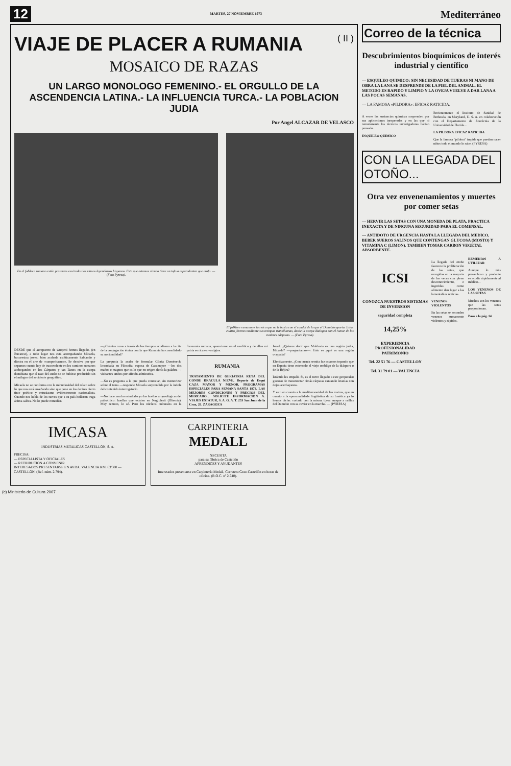12 MARTES, 27 NOVIEMBRE 1973 Mediterráneo
VIAJE DE PLACER A RUMANIA ( II )
MOSAICO DE RAZAS
UN LARGO MONOLOGO FEMENINO.- EL ORGULLO DE LA ASCENDENCIA LATINA.- LA INFLUENCIA TURCA.- LA POBLACION JUDIA
Por Angel ALCAZAR DE VELASCO
En el folklore rumano están presentes casi todos los ritmos legendarios hispanos. Este que estamos viendo tiene un tufo a espatadantza que atufa. — (Foto Pyresa).
El folklore rumano es tan rico que no le basta con el caudal de lo que el Danubio aporta. Estas cuatro jóvenes mediante sus trompas transilvanas, desde la estepa dialogan con el rumor de las cumbres cárpatas. — (Foto Pyresa).
DESDE que al aeropuerto de Otopeni hemos llegado, (en Bucarest), a todo lugar nos está acompañando Micaela, bucaresina joven, bien acabada estéticamente hablando y diestra en el arte de «campechaenar». Se desvive por que sepamos cuanto hay de trascendente en los caminos rumanos atobogandos en los Cárpatos y tan llanos en la estepa danubiana que el raso del suelo no se hubiese producido sin el milagro del accidente geográfico.
Micaela no se conforma con la minuciosidad del relato sobre lo que nos está enseñando sino que pone en los decires cierto tinte poético y entusiasmo evidentemente nacionalista. Cuando nos habla de los turcos que a su país hollaron traga ácima saliva. No lo puede remediar.
—¿Cuántas razas a través de los tiempos acudieron a la cita de la conjugación étnica con la que Rumania ha consolidado su nacionalidad?
La pregunta la acaba de formular Gloria Doménech, licenciada en Filosofía, esposa de Casamayor —los dos maños o magnos que es lo que en origen decía la palabra—, visitantes ambos por afición admirativa.
—No es pregunta a la que pueda contestar, sin memorizar sobre el tema —responde Micaela sorprendida por la índole del contenido interrogatorio.
—No hace mucho estudiaba yo las huellas arqueológicas del paleolítico: huellas que existen en Nugiulesti (Oltemia). Muy remoto, lo sé. Pero los núcleos culturales en la fisonomía rumana, aparecieron en el neolítico y de ellos mi patria es rica en vestigios.
RUMANIA
TRATAMIENTO DE GERIATRIA RUTA DEL CONDE DRACULA NIEVE, Deporte de Esquí CAZA MAYOR Y MENOR. PROGRAMAS ESPECIALES PARA SEMANA SANTA 1974. LAS MEJORES CONDICIONES Y PRECIOS DEL MERCADO... SOLICITE INFORMACION A: VIAJES ESTATUR, S. A. G. A. T. 253 San Juan de la Cruz, 26. ZARAGOZA
Israel. ¿Quieres decir que Moldavia es una región judía, Micaela? —preguntamos—. Esto es ¿qué es una región ocupada?
Efectivamente. ¿Con cuanta semita faz estamos topando que en España tiene enterrado el viejo ombligo de la diáspora o de la Héjira?
Drácula les empaló. Sí, es el turco llegado a este geoparaíso gustoso de transmontar cimás cárpatas cantando letanías con dejes acerbayanos.
Y esto en cuanto a la mediterraneidad de los rostros, que en cuanto a la «personalidad» lingüística de su fonética ya lo hemos dicho: cortado con la misma tijera aunque a orillas del Danubio con su caviar en la marcha. — (PYRESA)
Correo de la técnica
Descubrimientos bioquímicos de interés industrial y científico
— ESQUILEO QUIMICO: SIN NECESIDAD DE TIJERAS NI MANO DE OBRA LA LANA SE DESPRENDE DE LA PIEL DEL ANIMAL. EL METODO ES RAPIDO Y LIMPIO Y LA OVEJA VUELVE A DAR LANA A LAS POCAS SEMANAS.
— LA FAMOSA «PILDORA»: EFICAZ RATICIDA.
A veces las sustancias químicas sorprenden por sus aplicaciones inesperadas y en las que ni remotamente los técnicos investigadores habían pensado.
ESQUILEO QUIMICO
Recientemente el Instituto de Sanidad de Bethesda, en Maryland, U. S. A. en colaboración con el Departamento de Zootécnia de la Universidad de Florida...
LA PILDORA EFICAZ RATICIDA
Que la famosa "píldora" impide que puedan nacer niños todo el mundo lo sabe. (PYRESA)
CON LA LLEGADA DEL OTOÑO...
Otra vez envenenamientos y muertes por comer setas
— HERVIR LAS SETAS CON UNA MONEDA DE PLATA, PRACTICA INEXACTA Y DE NINGUNA SEGURIDAD PARA EL COMENSAL.
— ANTIDOTO DE URGENCIA HASTA LA LLEGADA DEL MEDICO, BEBER SUEROS SALINOS QUE CONTENGAN GLUCOSA (MOSTO) Y VITAMINA C (LIMON). TAMBIEN TOMAR CARBON VEGETAL ABSORBENTE.
ICSI
CONOZCA NUESTROS SISTEMAS DE INVERSION
seguridad completa
14,25%
EXPERIENCIA PROFESIONALIDAD PATRIMONIO
Tel. 22 51 76 — CASTELLON
Tel. 31 79 01 — VALENCIA
La llegada del otoño favorece la proliferación de las setas, que recogidas en la mayoría de las veces con pleno desconocimiento, e ingeridas como alimento dan lugar a las lamentables noticias.
VENENOS VIOLENTOS
En las setas se esconden venenos sumamente violentos y rápidos.
REMEDIOS A UTILIZAR
Aunque lo más provechoso y prudente es acudir rápidamente al médico...
LOS VENENOS DE LAS SETAS
Muchos son los venenos que las setas proporcionan.
Pasa a la pág. 14
IMCASA
INDUSTRIAS METALICAS CASTELLON, S. A.
PRECISA:
— ESPECIALISTA Y OFICIALES
— RETRIBUCION A CONVENIR
INTERESADOS PRESENTARSE EN AVDA. VALENCIA KM. 63'500 — CASTELLON. (Ref. núm. 2.794).
CARPINTERIA
MEDALL
NECESITA
para su fábrica de Castellón
APRENDICES Y AYUDANTES
Interesados presentarse en Carpintería Medall, Carretera Grao-Castellón en horas de oficina. (R.O.C. nº 2.740).
(c) Ministerio de Cultura 2007